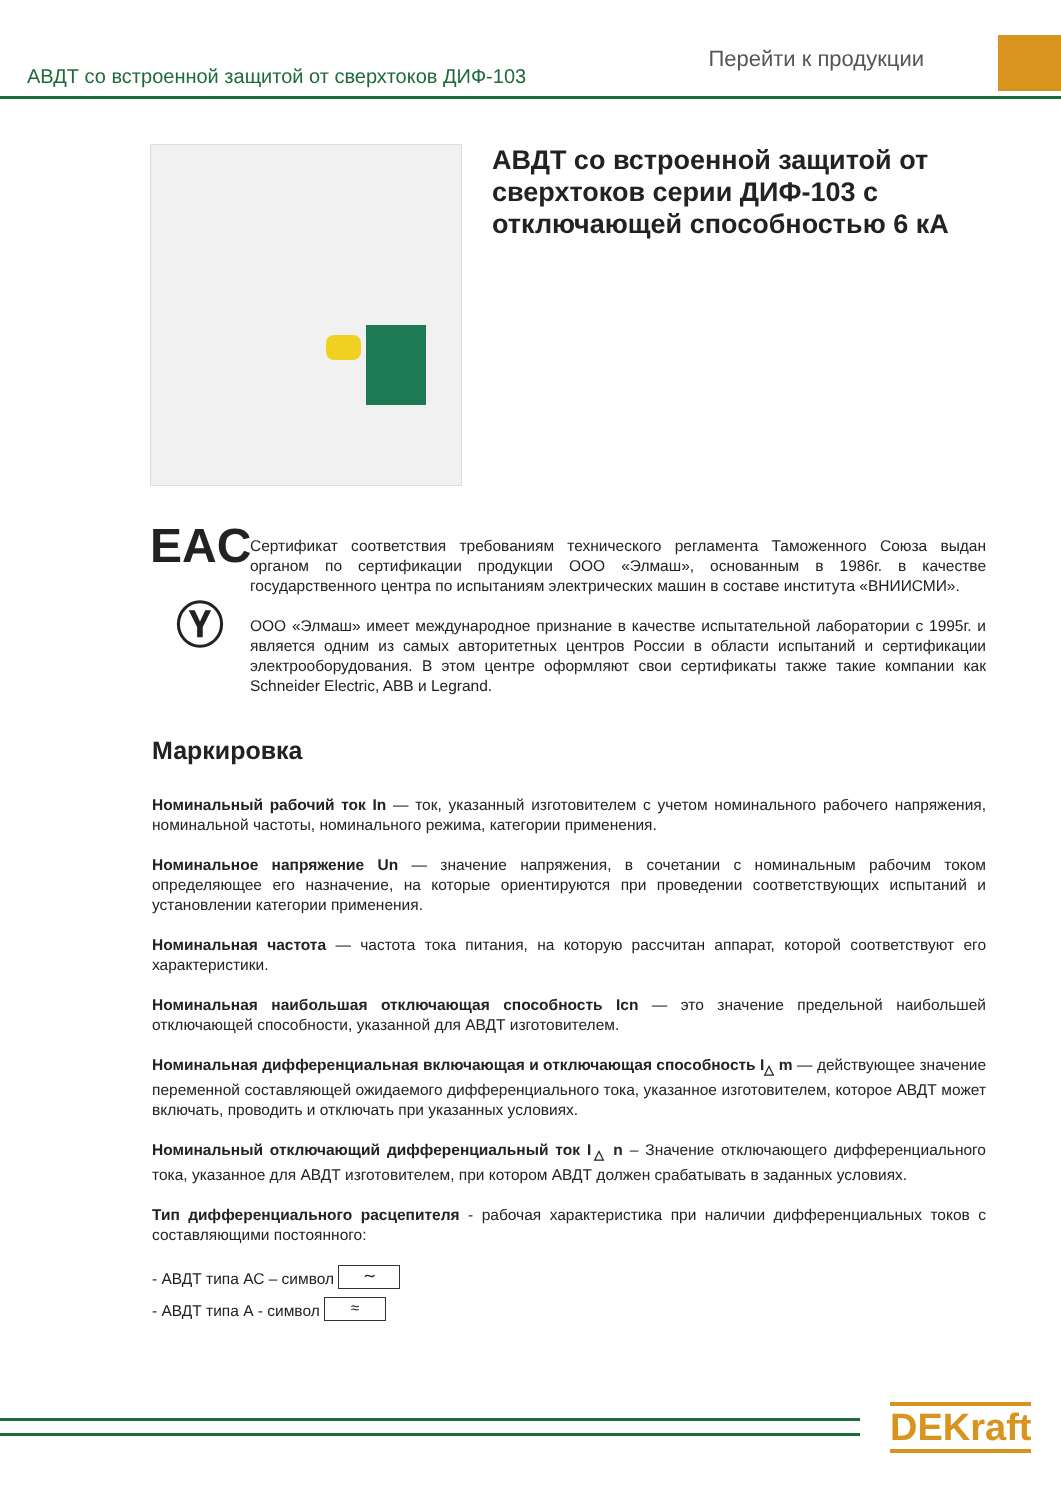АВДТ со встроенной защитой от сверхтоков ДИФ-103
Перейти к продукции
АВДТ со встроенной защитой от сверхтоков серии ДИФ-103 с отключающей способностью 6 кА
EAC
Сертификат соответствия требованиям технического регламента Таможенного Союза выдан органом по сертификации продукции ООО «Элмаш», основанным в 1986г. в качестве государственного центра по испытаниям электрических машин в составе института «ВНИИСМИ».
Ⓨ
ООО «Элмаш» имеет международное признание в качестве испытательной лаборатории с 1995г. и является одним из самых авторитетных центров России в области испытаний и сертификации электрооборудования. В этом центре оформляют свои сертификаты также такие компании как Schneider Electric, ABB и Legrand.
Маркировка
Номинальный рабочий ток In — ток, указанный изготовителем с учетом номинального рабочего напряжения, номинальной частоты, номинального режима, категории применения.
Номинальное напряжение Un — значение напряжения, в сочетании с номинальным рабочим током определяющее его назначение, на которые ориентируются при проведении соответствующих испытаний и установлении категории применения.
Номинальная частота — частота тока питания, на которую рассчитан аппарат, которой соответствуют его характеристики.
Номинальная наибольшая отключающая способность Icn — это значение предельной наибольшей отключающей способности, указанной для АВДТ изготовителем.
Номинальная дифференциальная включающая и отключающая способность I<sub>△</sub> m — действующее значение переменной составляющей ожидаемого дифференциального тока, указанное изготовителем, которое АВДТ может включать, проводить и отключать при указанных условиях.
Номинальный отключающий дифференциальный ток I<sub>△</sub> n – Значение отключающего дифференциального тока, указанное для АВДТ изготовителем, при котором АВДТ должен срабатывать в заданных условиях.
Тип дифференциального расцепителя - рабочая характеристика при наличии дифференциальных токов с составляющими постоянного:
- АВДТ типа АС – символ ∼
- АВДТ типа А - символ ≈
DEKraft